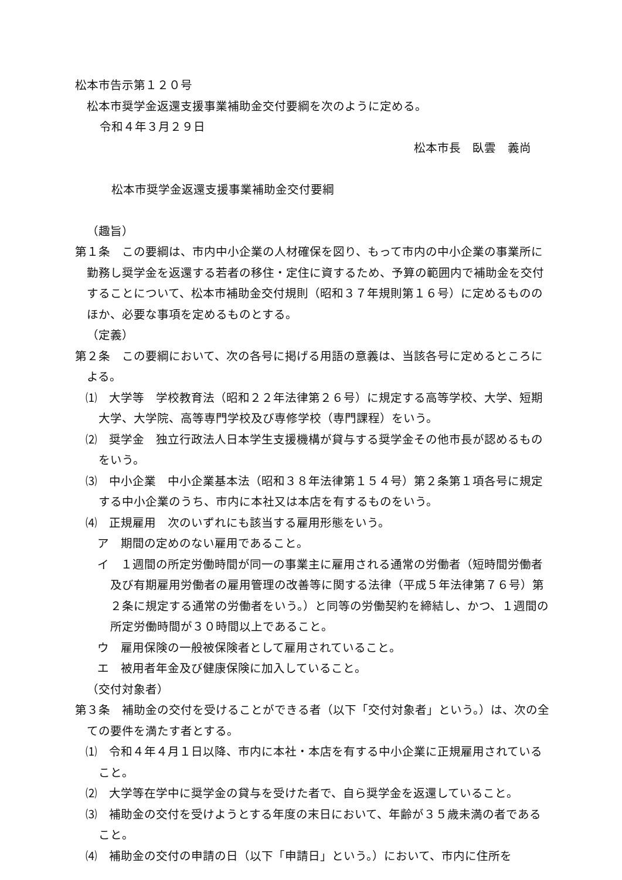松本市告示第１２０号
松本市奨学金返還支援事業補助金交付要綱を次のように定める。
令和４年３月２９日
松本市長　臥雲　義尚
松本市奨学金返還支援事業補助金交付要綱
（趣旨）
第１条　この要綱は、市内中小企業の人材確保を図り、もって市内の中小企業の事業所に勤務し奨学金を返還する若者の移住・定住に資するため、予算の範囲内で補助金を交付することについて、松本市補助金交付規則（昭和３７年規則第１６号）に定めるもののほか、必要な事項を定めるものとする。
（定義）
第２条　この要綱において、次の各号に掲げる用語の意義は、当該各号に定めるところによる。
⑴　大学等　学校教育法（昭和２２年法律第２６号）に規定する高等学校、大学、短期大学、大学院、高等専門学校及び専修学校（専門課程）をいう。
⑵　奨学金　独立行政法人日本学生支援機構が貸与する奨学金その他市長が認めるものをいう。
⑶　中小企業　中小企業基本法（昭和３８年法律第１５４号）第２条第１項各号に規定する中小企業のうち、市内に本社又は本店を有するものをいう。
⑷　正規雇用　次のいずれにも該当する雇用形態をいう。
ア　期間の定めのない雇用であること。
イ　１週間の所定労働時間が同一の事業主に雇用される通常の労働者（短時間労働者及び有期雇用労働者の雇用管理の改善等に関する法律（平成５年法律第７６号）第２条に規定する通常の労働者をいう。）と同等の労働契約を締結し、かつ、１週間の所定労働時間が３０時間以上であること。
ウ　雇用保険の一般被保険者として雇用されていること。
エ　被用者年金及び健康保険に加入していること。
（交付対象者）
第３条　補助金の交付を受けることができる者（以下「交付対象者」という。）は、次の全ての要件を満たす者とする。
⑴　令和４年４月１日以降、市内に本社・本店を有する中小企業に正規雇用されていること。
⑵　大学等在学中に奨学金の貸与を受けた者で、自ら奨学金を返還していること。
⑶　補助金の交付を受けようとする年度の末日において、年齢が３５歳未満の者であること。
⑷　補助金の交付の申請の日（以下「申請日」という。）において、市内に住所を